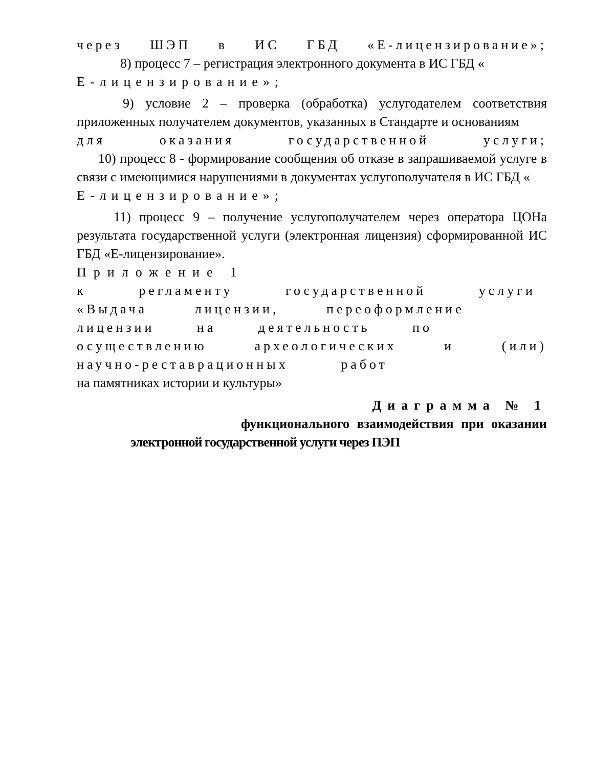через ШЭП в ИС ГБД «Е-лицензирование»;
8) процесс 7 – регистрация электронного документа в ИС ГБД «
Е-лицензирование»;
9) условие 2 – проверка (обработка) услугодателем соответствия приложенных получателем документов, указанных в Стандарте и основаниям
для оказания государственной услуги;
10) процесс 8 - формирование сообщения об отказе в запрашиваемой услуге в связи с имеющимися нарушениями в документах услугополучателя в ИС ГБД «
Е-лицензирование»;
11) процесс 9 – получение услугополучателем через оператора ЦОНа результата государственной услуги (электронная лицензия) сформированной ИС ГБД «Е-лицензирование».
Приложение 1
к регламенту государственной услуги
«Выдача лицензии, переоформление
лицензии на деятельность по
осуществлению археологических и (или)
научно-реставрационных работ
на памятниках истории и культуры»
Диаграмма № 1
функционального взаимодействия при оказании
электронной государственной услуги через ПЭП